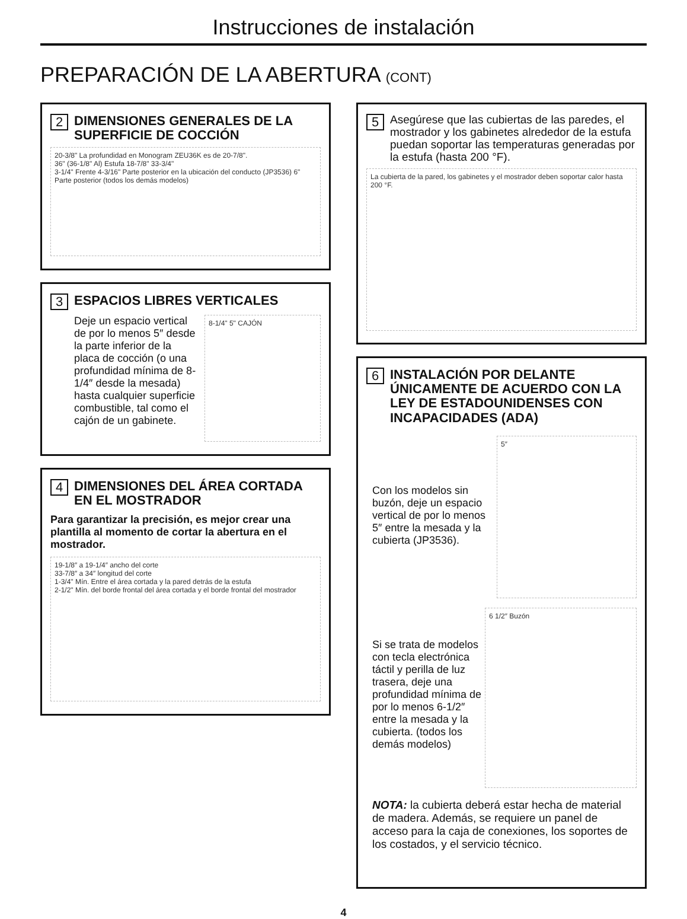Instrucciones de instalación
PREPARACIÓN DE LA ABERTURA (CONT)
2 DIMENSIONES GENERALES DE LA SUPERFICIE DE COCCIÓN
20-3/8" La profundidad en Monogram ZEU36K es de 20-7/8".
36" (36-1/8" Al) Estufa 18-7/8" 33-3/4"
3-1/4" Frente 4-3/16" Parte posterior en la ubicación del conducto (JP3536) 6" Parte posterior (todos los demás modelos)
3 ESPACIOS LIBRES VERTICALES
Deje un espacio vertical de por lo menos 5″ desde la parte inferior de la placa de cocción (o una profundidad mínima de 8-1/4″ desde la mesada) hasta cualquier superficie combustible, tal como el cajón de un gabinete.
8-1/4" 5" CAJÓN
4 DIMENSIONES DEL ÁREA CORTADA EN EL MOSTRADOR
Para garantizar la precisión, es mejor crear una plantilla al momento de cortar la abertura en el mostrador.
19-1/8″ a 19-1/4″ ancho del corte
33-7/8″ a 34″ longitud del corte
1-3/4" Mín. Entre el área cortada y la pared detrás de la estufa
2-1/2" Mín. del borde frontal del área cortada y el borde frontal del mostrador
5 Asegúrese que las cubiertas de las paredes, el mostrador y los gabinetes alrededor de la estufa puedan soportar las temperaturas generadas por la estufa (hasta 200 °F).
La cubierta de la pared, los gabinetes y el mostrador deben soportar calor hasta 200 °F.
6 INSTALACIÓN POR DELANTE ÚNICAMENTE DE ACUERDO CON LA LEY DE ESTADOUNIDENSES CON INCAPACIDADES (ADA)
Con los modelos sin buzón, deje un espacio vertical de por lo menos 5″ entre la mesada y la cubierta (JP3536).
5″
Si se trata de modelos con tecla electrónica táctil y perilla de luz trasera, deje una profundidad mínima de por lo menos 6-1/2″ entre la mesada y la cubierta. (todos los demás modelos)
6 1/2″ Buzón
NOTA: la cubierta deberá estar hecha de material de madera. Además, se requiere un panel de acceso para la caja de conexiones, los soportes de los costados, y el servicio técnico.
4